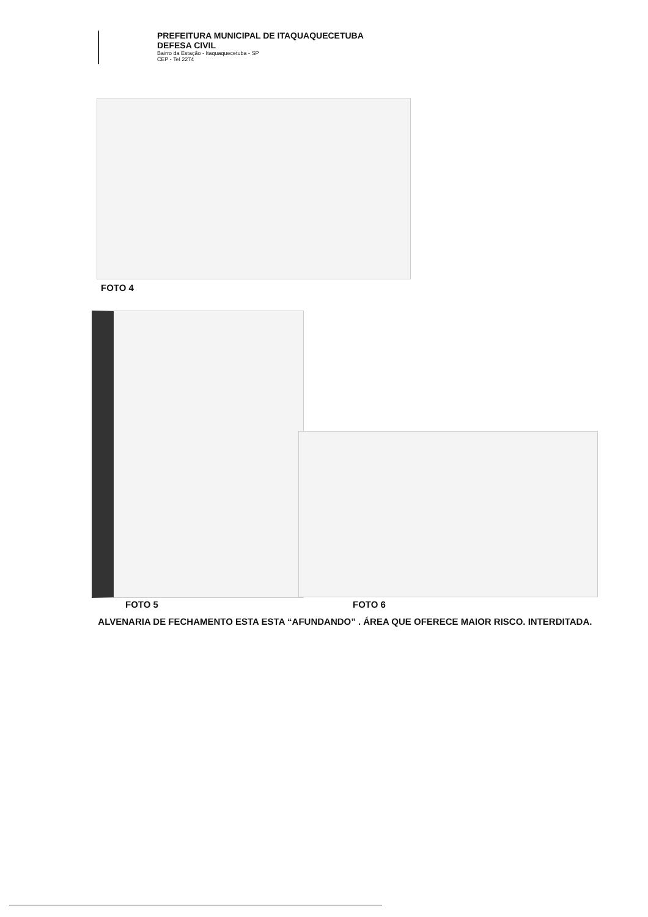PREFEITURA MUNICIPAL DE ITAQUAQUECETUBA
DEFESA CIVIL
Bairro da Estação - Itaquaquecetuba - SP
CEP - Tel 2274
FOTO 4
FOTO 5 FOTO 6
ALVENARIA DE FECHAMENTO ESTA ESTA “AFUNDANDO” . ÁREA QUE OFERECE MAIOR RISCO. INTERDITADA.